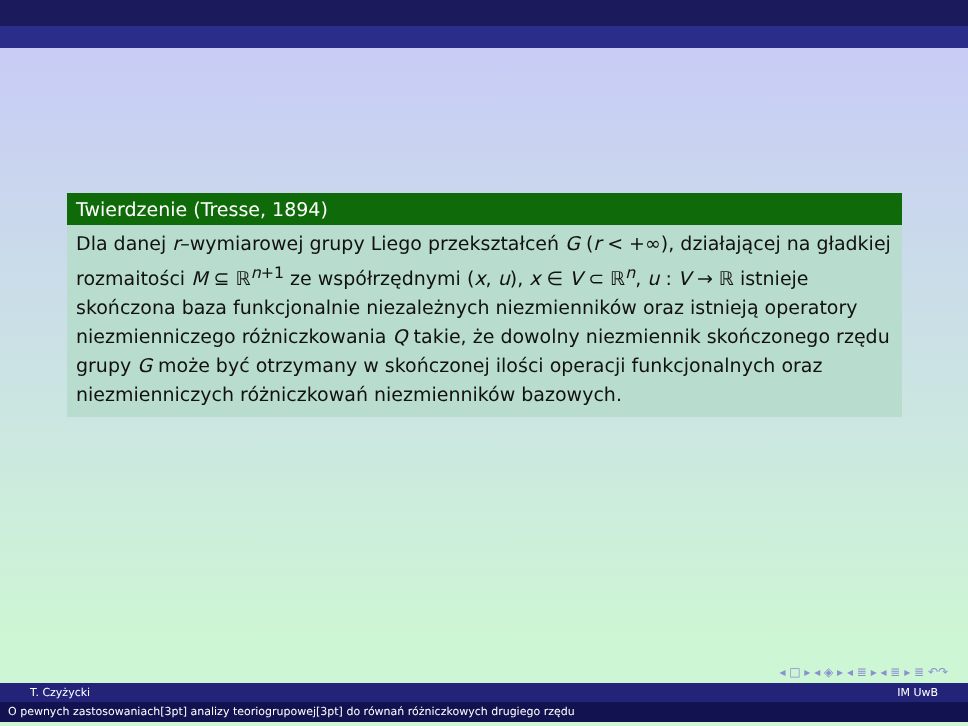Twierdzenie (Tresse, 1894)
Dla danej r–wymiarowej grupy Liego przekształceń G (r < +∞), działającej na gładkiej rozmaitości M ⊆ ℝ<sup>n+1</sup> ze współrzędnymi (x, u), x ∈ V ⊂ ℝ<sup>n</sup>, u : V → ℝ istnieje skończona baza funkcjonalnie niezależnych niezmienników oraz istnieją operatory niezmienniczego różniczkowania Q takie, że dowolny niezmiennik skończonego rzędu grupy G może być otrzymany w skończonej ilości operacji funkcjonalnych oraz niezmienniczych różniczkowań niezmienników bazowych.
◂ □ ▸ ◂ ◈ ▸ ◂ ≣ ▸ ◂ ≣ ▸ ≣ ↶↷
T. Czyżycki IM UwB
O pewnych zastosowaniach[3pt] analizy teoriogrupowej[3pt] do równań różniczkowych drugiego rzędu